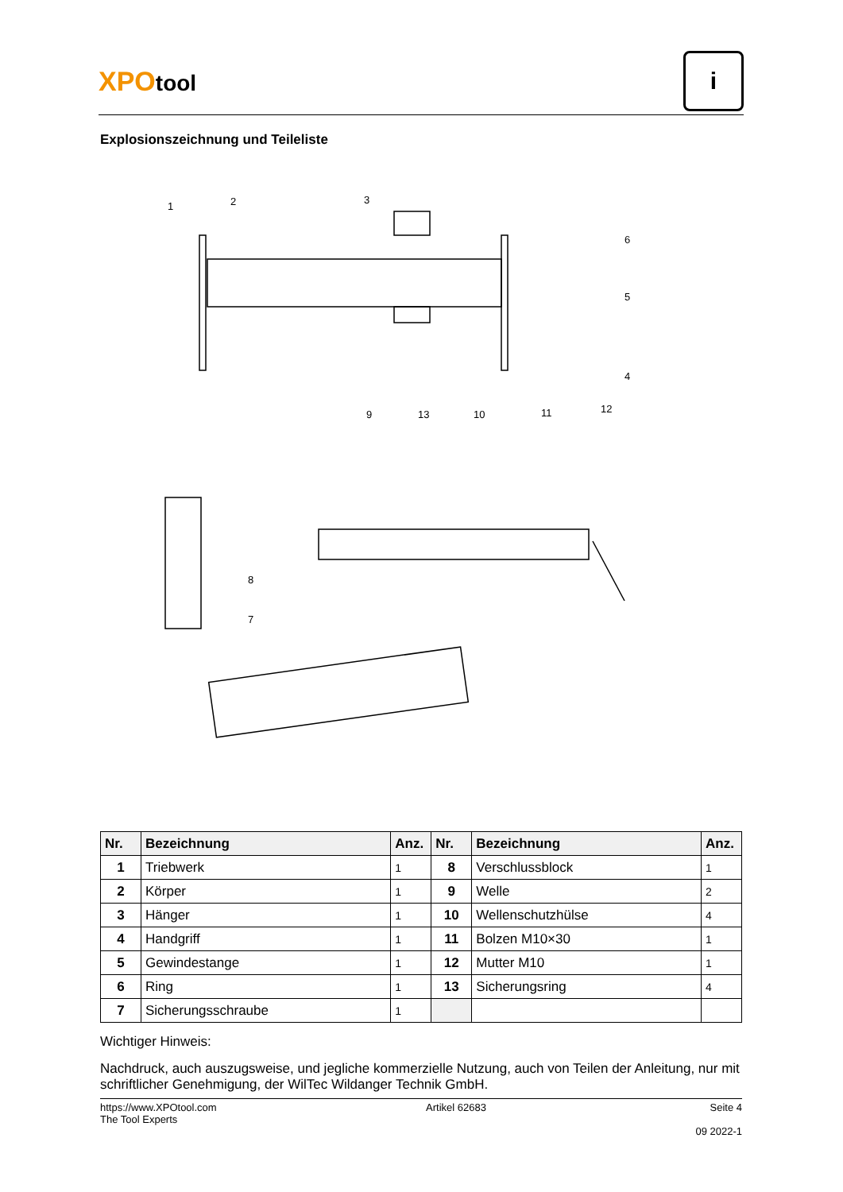XPOtool
i
Explosionszeichnung und Teileliste
1
2
3
4
5
6
7
8
9
13
10
11
12
| Nr. | Bezeichnung | Anz. | Nr. | Bezeichnung | Anz. |
| --- | --- | --- | --- | --- | --- |
| 1 | Triebwerk | 1 | 8 | Verschlussblock | 1 |
| 2 | Körper | 1 | 9 | Welle | 2 |
| 3 | Hänger | 1 | 10 | Wellenschutzhülse | 4 |
| 4 | Handgriff | 1 | 11 | Bolzen M10×30 | 1 |
| 5 | Gewindestange | 1 | 12 | Mutter M10 | 1 |
| 6 | Ring | 1 | 13 | Sicherungsring | 4 |
| 7 | Sicherungsschraube | 1 | | | |
Wichtiger Hinweis:
Nachdruck, auch auszugsweise, und jegliche kommerzielle Nutzung, auch von Teilen der Anleitung, nur mit schriftlicher Genehmigung, der WilTec Wildanger Technik GmbH.
https://www.XPOtool.com
The Tool Experts
Artikel 62683 Seite 4
09 2022-1